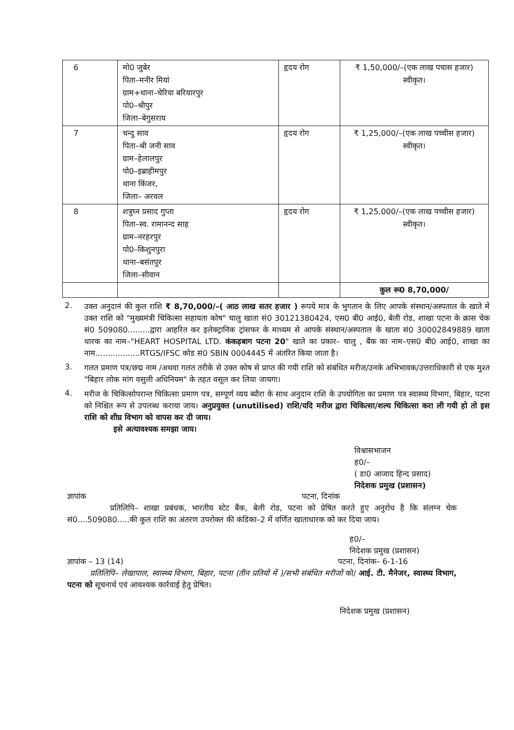| 6 | मो0 जुबेर पिता–मनीर मियां ग्राम+थाना–चेरिया बरियारपुर पो0–श्रीपुर जिला–बेगुसराय | हृदय रोग | ₹ 1,50,000/–(एक लाख पचास हजार) स्वीकृत। |
| 7 | चन्दु साव पिता–श्री जनी साव ग्राम–हेलालपुर पो0–इब्राहीमपुर थाना किंजर, जिला– अरवल | हृदय रोग | ₹ 1,25,000/–(एक लाख पच्चीस हजार) स्वीकृत। |
| 8 | शत्रुघ्न प्रसाद गुप्ता पिता–स्व. रामानन्द साह ग्राम–नरहरपुर पो0–किशुनपुरा थाना–बसंतपुर जिला–सीवान | हृदय रोग | ₹ 1,25,000/–(एक लाख पच्चीस हजार) स्वीकृत। |
| | | | कुल रू0 8,70,000/ |
2.
उक्त अनुदानं की कुल राशि ₹ 8,70,000/–( आठ लाख सतर हजार ) रूपये मात्र के भुगतान के लिए आपके संस्थान/अस्पताल के खाते में उक्त राशि को "मुख्यमंत्री चिकित्सा सहायता कोष" चालु खाता सं0 30121380424, एस0 बी0 आई0, बेली रोड, शाखा पटना के क्रास चेक सं0 509080.........द्वारा आहरित कर इलेक्ट्रानिक ट्रांसफर के माध्यम से आपके संस्थान/अस्पताल के खाता सं0 30002849889 खाता धारक का नाम–"HEART HOSPITAL LTD. कंकड़बाग पटना 20" खाते का प्रकार– चालु , बैंक का नाम–एस0 बी0 आई0, शाखा का नाम..................RTGS/IFSC कोड सं0 SBIN 0004445 में अंतरित किया जाता है।
3.
गलत प्रमाण पत्र/छद्म नाम /अथवा गलत तरीके से उक्त कोष से प्राप्त की गयी राशि को संबंधित मरीज/उनके अभिभावक/उत्तराधिकारी से एक मुश्त "बिहार लोक मांग वसुली अधिनियम" के तहत वसूल कर लिया जायगा।
4.
मरीज के चिकित्सोपरान्त चिकित्सा प्रमाण पत्र, सम्पूर्ण व्यय ब्यौरा के साथ अनुदान राशि के उपयोगिता का प्रमाण पत्र स्वास्थ्य विभाग, बिहार, पटना को निश्चित रूप से उपलब्ध कराया जाय। अनुप्रयुक्त (unutilised) राशि/यदि मरीज द्वारा चिकित्सा/शल्य चिकित्सा करा ली गयी हो तो इस राशि को शीघ्र विभाग को वापस कर दी जाय।
इसे अत्यावश्यक समझा जाय।
विश्वासभाजन
ह0/–
( डा0 आजाद हिन्द प्रसाद)
निदेशक प्रमुख (प्रशासन)
ज्ञापांक पटना, दिनांक
प्रतिलिपि– शाखा प्रबंधक, भारतीय स्टेट बैंक, बेली रोड, पटना को प्रेषित करते हुए अनुरोध है कि संलग्न चेक सं0....509080.....की कुल राशि का अंतरण उपरोक्त की कंडिका–2 में वर्णित खाताधारक को कर दिया जाय।
ह0/–
निदेशक प्रमुख (प्रशासन)
ज्ञापांक – 13 (14) पटना, दिनांक– 6-1-16
प्रतिलिपि– लेखापाल, स्वास्थ्य विभाग, बिहार, पटना (तीन प्रतियों में )/सभी संबंधित मरीजों को/ आई. टी. मैनेजर, स्वास्थ्य विभाग, पटना को सूचनार्थ एवं आवश्यक कार्रवाई हेतु प्रेषित।
निदेशक प्रमुख (प्रशासन)